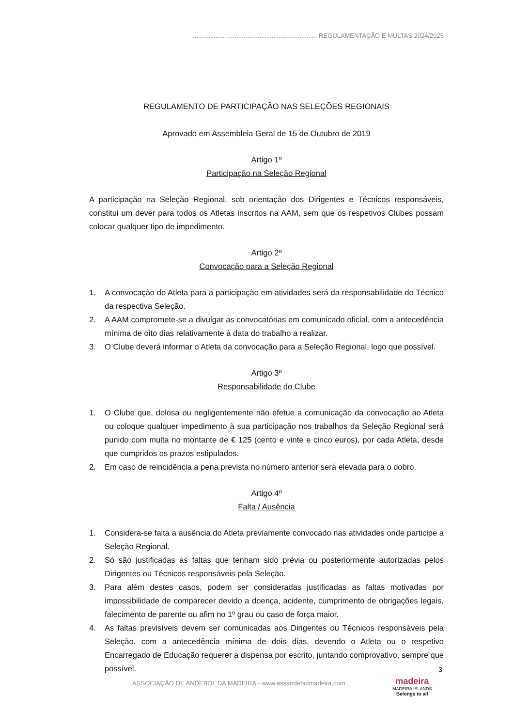........................................................................ REGULAMENTAÇÃO E MULTAS 2024/2025
REGULAMENTO DE PARTICIPAÇÃO NAS SELEÇÕES REGIONAIS
Aprovado em Assembleia Geral de 15 de Outubro de 2019
Artigo 1º
Participação na Seleção Regional
A participação na Seleção Regional, sob orientação dos Dirigentes e Técnicos responsáveis, constitui um dever para todos os Atletas inscritos na AAM, sem que os respetivos Clubes possam colocar qualquer tipo de impedimento.
Artigo 2º
Convocação para a Seleção Regional
1. A convocação do Atleta para a participação em atividades será da responsabilidade do Técnico da respectiva Seleção.
2. A AAM compromete-se a divulgar as convocatórias em comunicado oficial, com a antecedência mínima de oito dias relativamente à data do trabalho a realizar.
3. O Clube deverá informar o Atleta da convocação para a Seleção Regional, logo que possível.
Artigo 3º
Responsabilidade do Clube
1. O Clube que, dolosa ou negligentemente não efetue a comunicação da convocação ao Atleta ou coloque qualquer impedimento à sua participação nos trabalhos da Seleção Regional será punido com multa no montante de € 125 (cento e vinte e cinco euros), por cada Atleta, desde que cumpridos os prazos estipulados.
2. Em caso de reincidência a pena prevista no número anterior será elevada para o dobro.
Artigo 4º
Falta / Ausência
1. Considera-se falta a ausência do Atleta previamente convocado nas atividades onde participe a Seleção Regional.
2. Só são justificadas as faltas que tenham sido prévia ou posteriormente autorizadas pelos Dirigentes ou Técnicos responsáveis pela Seleção.
3. Para além destes casos, podem ser consideradas justificadas as faltas motivadas por impossibilidade de comparecer devido a doença, acidente, cumprimento de obrigações legais, falecimento de parente ou afim no 1º grau ou caso de força maior.
4. As faltas previsíveis devem ser comunicadas aos Dirigentes ou Técnicos responsáveis pela Seleção, com a antecedência mínima de dois dias, devendo o Atleta ou o respetivo Encarregado de Educação requerer a dispensa por escrito, juntando comprovativo, sempre que possível.
3
ASSOCIAÇÃO DE ANDEBOL DA MADEIRA - www.assandebolmadeira.com
madeira
MADEIRA ISLANDS
Belongs to all